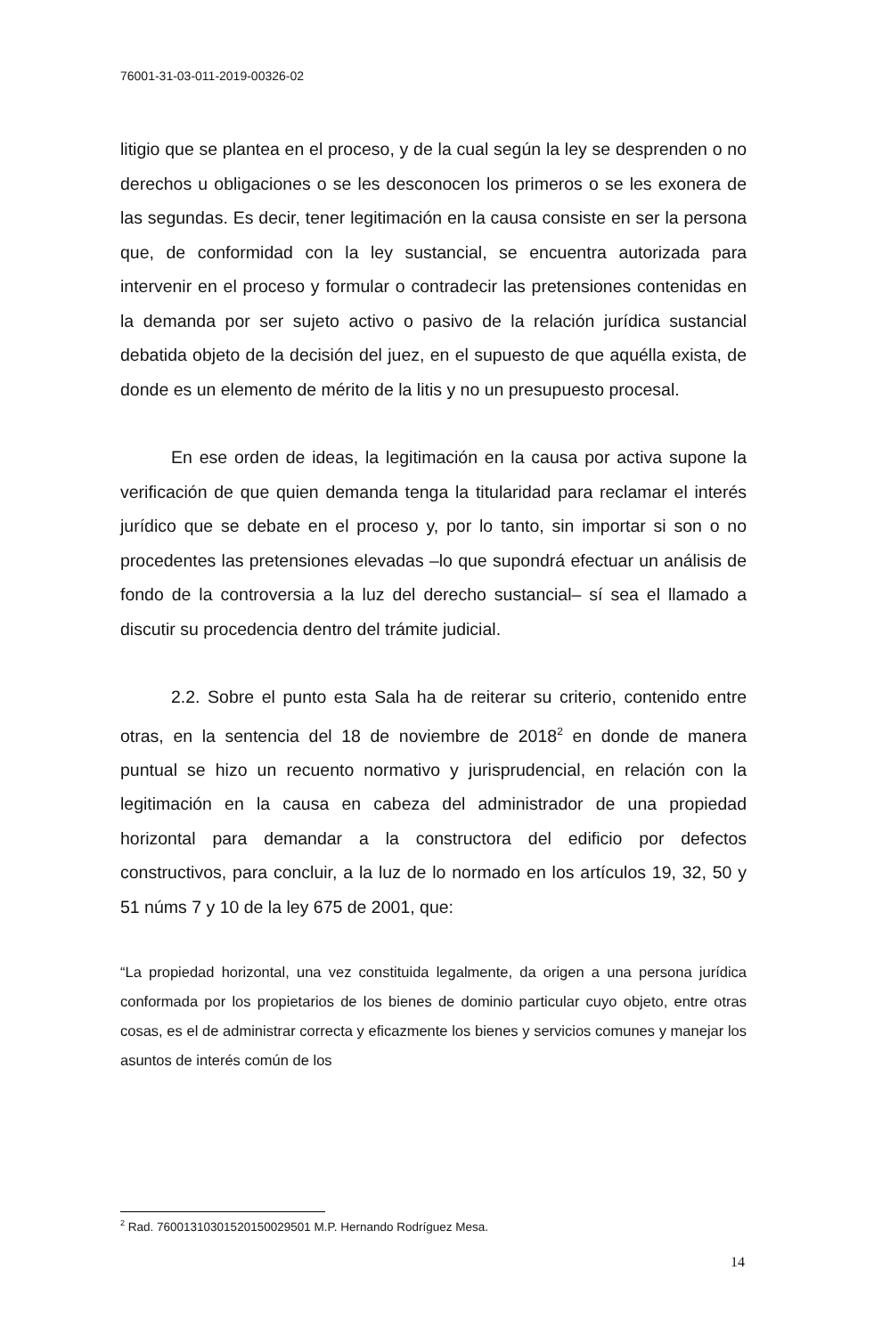76001-31-03-011-2019-00326-02
litigio que se plantea en el proceso, y de la cual según la ley se desprenden o no derechos u obligaciones o se les desconocen los primeros o se les exonera de las segundas. Es decir, tener legitimación en la causa consiste en ser la persona que, de conformidad con la ley sustancial, se encuentra autorizada para intervenir en el proceso y formular o contradecir las pretensiones contenidas en la demanda por ser sujeto activo o pasivo de la relación jurídica sustancial debatida objeto de la decisión del juez, en el supuesto de que aquélla exista, de donde es un elemento de mérito de la litis y no un presupuesto procesal.
En ese orden de ideas, la legitimación en la causa por activa supone la verificación de que quien demanda tenga la titularidad para reclamar el interés jurídico que se debate en el proceso y, por lo tanto, sin importar si son o no procedentes las pretensiones elevadas –lo que supondrá efectuar un análisis de fondo de la controversia a la luz del derecho sustancial– sí sea el llamado a discutir su procedencia dentro del trámite judicial.
2.2. Sobre el punto esta Sala ha de reiterar su criterio, contenido entre otras, en la sentencia del 18 de noviembre de 2018<sup>2</sup> en donde de manera puntual se hizo un recuento normativo y jurisprudencial, en relación con la legitimación en la causa en cabeza del administrador de una propiedad horizontal para demandar a la constructora del edificio por defectos constructivos, para concluir, a la luz de lo normado en los artículos 19, 32, 50 y 51 núms 7 y 10 de la ley 675 de 2001, que:
“La propiedad horizontal, una vez constituida legalmente, da origen a una persona jurídica conformada por los propietarios de los bienes de dominio particular cuyo objeto, entre otras cosas, es el de administrar correcta y eficazmente los bienes y servicios comunes y manejar los asuntos de interés común de los
<sup>2</sup> Rad. 76001310301520150029501 M.P. Hernando Rodríguez Mesa.
14